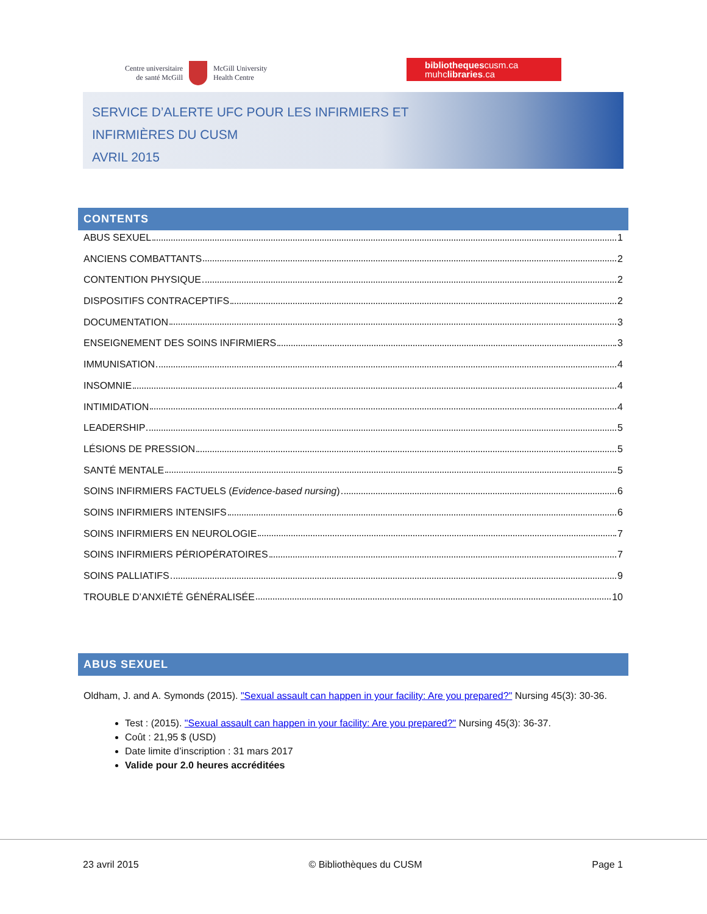Centre universitaire
de santé McGill
McGill University
Health Centre
bibliothequescusm.ca
muhclibraries.ca
SERVICE D’ALERTE UFC POUR LES INFIRMIERS ET
INFIRMIÈRES DU CUSM
AVRIL 2015
CONTENTS
ABUS SEXUEL 1
ANCIENS COMBATTANTS 2
CONTENTION PHYSIQUE 2
DISPOSITIFS CONTRACEPTIFS 2
DOCUMENTATION 3
ENSEIGNEMENT DES SOINS INFIRMIERS 3
IMMUNISATION 4
INSOMNIE 4
INTIMIDATION 4
LEADERSHIP 5
LÉSIONS DE PRESSION 5
SANTÉ MENTALE 5
SOINS INFIRMIERS FACTUELS (Evidence-based nursing) 6
SOINS INFIRMIERS INTENSIFS 6
SOINS INFIRMIERS EN NEUROLOGIE 7
SOINS INFIRMIERS PÉRIOPÉRATOIRES 7
SOINS PALLIATIFS 9
TROUBLE D’ANXIÉTÉ GÉNÉRALISÉE 10
ABUS SEXUEL
Oldham, J. and A. Symonds (2015). "Sexual assault can happen in your facility: Are you prepared?" Nursing 45(3): 30-36.
Test : (2015). "Sexual assault can happen in your facility: Are you prepared?" Nursing 45(3): 36-37.
Coût : 21,95 $ (USD)
Date limite d’inscription : 31 mars 2017
Valide pour 2.0 heures accréditées
23 avril 2015 © Bibliothèques du CUSM Page 1